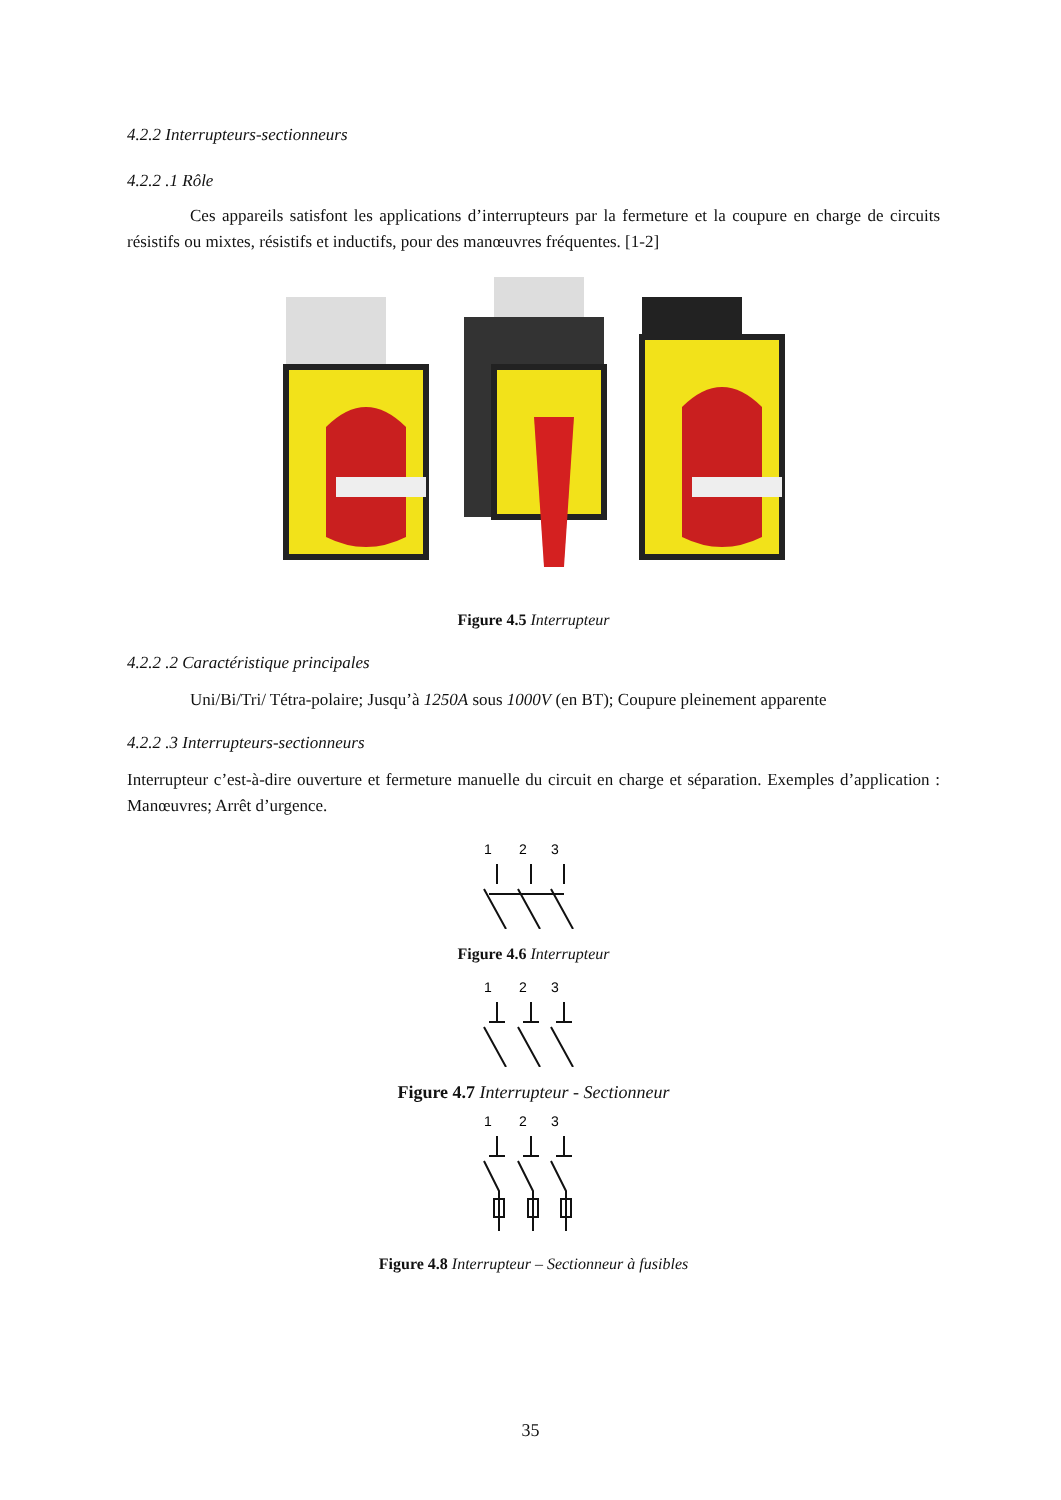4.2.2 Interrupteurs-sectionneurs
4.2.2 .1 Rôle
Ces appareils satisfont les applications d’interrupteurs par la fermeture et la coupure en charge de circuits résistifs ou mixtes, résistifs et inductifs, pour des manœuvres fréquentes. [1-2]
Figure 4.5 Interrupteur
4.2.2 .2 Caractéristique principales
Uni/Bi/Tri/ Tétra-polaire; Jusqu’à 1250A sous 1000V (en BT); Coupure pleinement apparente
4.2.2 .3 Interrupteurs-sectionneurs
Interrupteur c’est-à-dire ouverture et fermeture manuelle du circuit en charge et séparation. Exemples d’application : Manœuvres; Arrêt d’urgence.
1
2
3
Figure 4.6 Interrupteur
1
2
3
Figure 4.7 Interrupteur - Sectionneur
1
2
3
Figure 4.8 Interrupteur – Sectionneur à fusibles
35